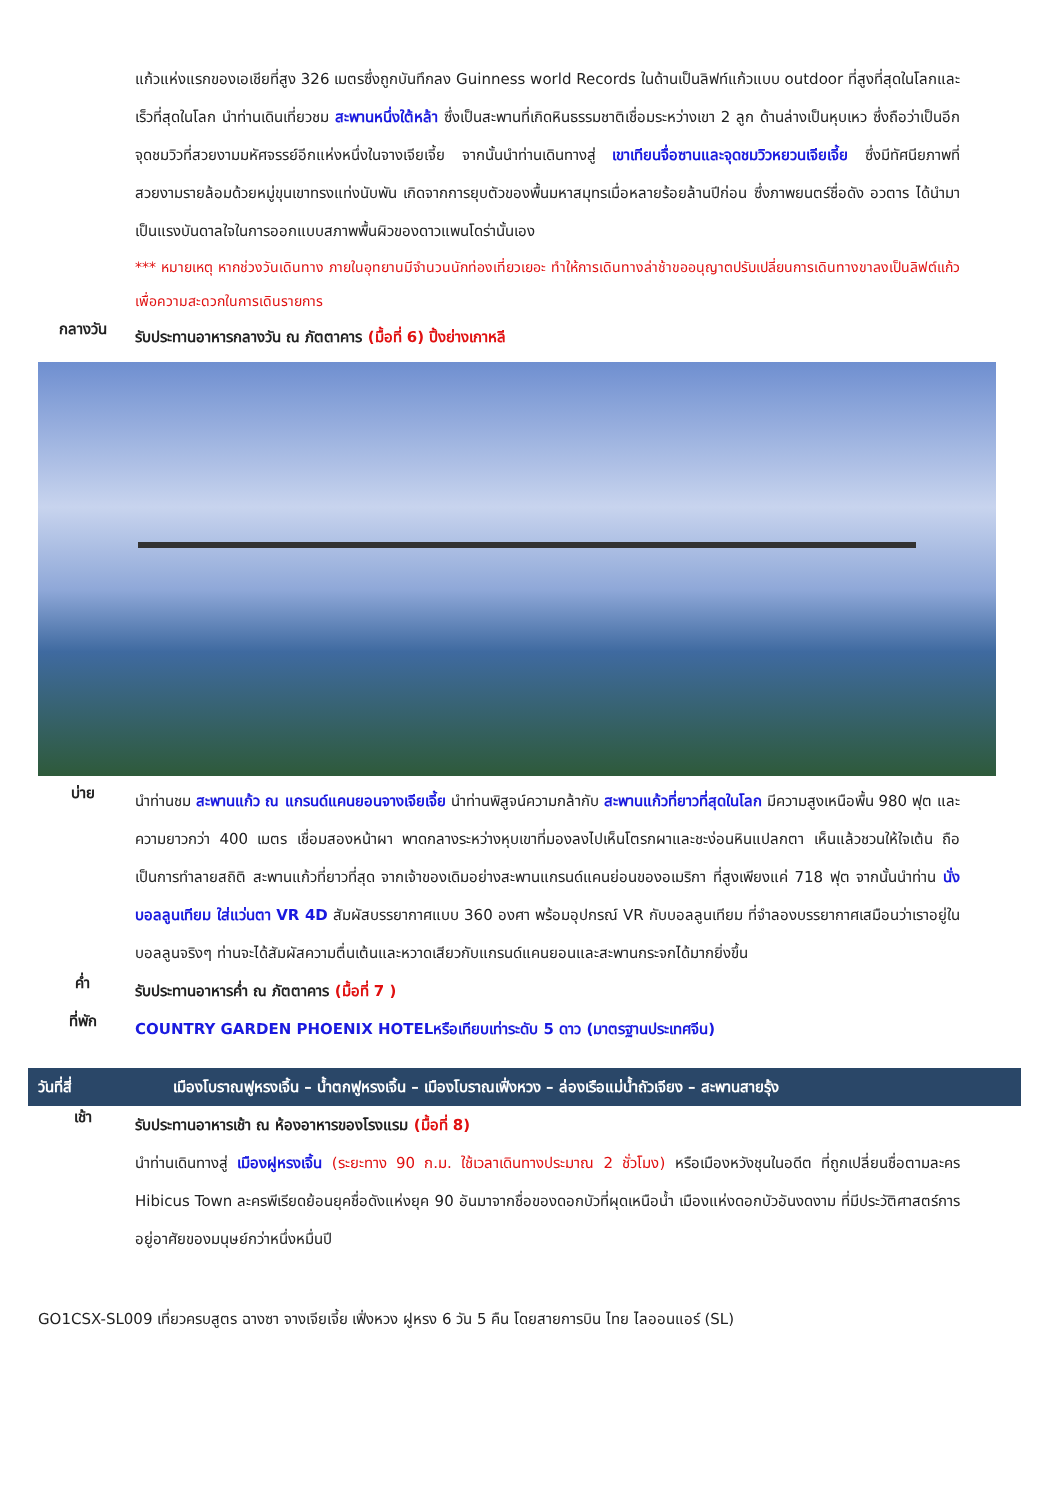แก้วแห่งแรกของเอเชียที่สูง 326 เมตรซึ่งถูกบันทึกลง Guinness world Records ในด้านเป็นลิฟท์แก้วแบบ outdoor ที่สูงที่สุดในโลกและเร็วที่สุดในโลก นำท่านเดินเที่ยวชม สะพานหนึ่งใต้หล้า ซึ่งเป็นสะพานที่เกิดหินธรรมชาติเชื่อมระหว่างเขา 2 ลูก ด้านล่างเป็นหุบเหว ซึ่งถือว่าเป็นอีกจุดชมวิวที่สวยงามมหัศจรรย์อีกแห่งหนึ่งในจางเจียเจี้ย จากนั้นนำท่านเดินทางสู่ เขาเทียนจื่อซานและจุดชมวิวหยวนเจียเจี้ย ซึ่งมีทัศนียภาพที่สวยงามรายล้อมด้วยหมู่ขุนเขาทรงแท่งนับพัน เกิดจากการยุบตัวของพื้นมหาสมุทรเมื่อหลายร้อยล้านปีก่อน ซึ่งภาพยนตร์ชื่อดัง อวตาร ได้นำมาเป็นแรงบันดาลใจในการออกแบบสภาพพื้นผิวของดาวแพนโดร่านั้นเอง
*** หมายเหตุ หากช่วงวันเดินทาง ภายในอุทยานมีจำนวนนักท่องเที่ยวเยอะ ทำให้การเดินทางล่าช้าขออนุญาตปรับเปลี่ยนการเดินทางขาลงเป็นลิฟต์แก้ว เพื่อความสะดวกในการเดินรายการ
กลางวัน
รับประทานอาหารกลางวัน ณ ภัตตาคาร (มื้อที่ 6) ปิ้งย่างเกาหลี
บ่าย
นำท่านชม สะพานแก้ว ณ แกรนด์แคนยอนจางเจียเจี้ย นำท่านพิสูจน์ความกล้ากับ สะพานแก้วที่ยาวที่สุดในโลก มีความสูงเหนือพื้น 980 ฟุต และความยาวกว่า 400 เมตร เชื่อมสองหน้าผา พาดกลางระหว่างหุบเขาที่มองลงไปเห็นโตรกผาและชะง่อนหินแปลกตา เห็นแล้วชวนให้ใจเต้น ถือเป็นการทำลายสถิติ สะพานแก้วที่ยาวที่สุด จากเจ้าของเดิมอย่างสะพานแกรนด์แคนย่อนของอเมริกา ที่สูงเพียงแค่ 718 ฟุต จากนั้นนำท่าน นั่งบอลลูนเทียม ใส่แว่นตา VR 4D สัมผัสบรรยากาศแบบ 360 องศา พร้อมอุปกรณ์ VR กับบอลลูนเทียม ที่จำลองบรรยากาศเสมือนว่าเราอยู่ในบอลลูนจริงๆ ท่านจะได้สัมผัสความตื่นเต้นและหวาดเสียวกับแกรนด์แคนยอนและสะพานกระจกได้มากยิ่งขึ้น
ค่ำ
รับประทานอาหารค่ำ ณ ภัตตาคาร (มื้อที่ 7 )
ที่พัก
COUNTRY GARDEN PHOENIX HOTELหรือเทียบเท่าระดับ 5 ดาว (มาตรฐานประเทศจีน)
วันที่สี่ เมืองโบราณฟูหรงเจิ้น – น้ำตกฟูหรงเจิ้น – เมืองโบราณเฟิ่งหวง – ล่องเรือแม่น้ำถัวเจียง – สะพานสายรุ้ง
เช้า
รับประทานอาหารเช้า ณ ห้องอาหารของโรงแรม (มื้อที่ 8)
นำท่านเดินทางสู่ เมืองฝูหรงเจิ้น (ระยะทาง 90 ก.ม. ใช้เวลาเดินทางประมาณ 2 ชั่วโมง) หรือเมืองหวังชุนในอดีต ที่ถูกเปลี่ยนชื่อตามละคร Hibicus Town ละครพีเรียดย้อนยุคชื่อดังแห่งยุค 90 อันมาจากชื่อของดอกบัวที่ผุดเหนือน้ำ เมืองแห่งดอกบัวอันงดงาม ที่มีประวัติศาสตร์การอยู่อาศัยของมนุษย์กว่าหนึ่งหมื่นปี
GO1CSX-SL009 เที่ยวครบสูตร ฉางซา จางเจียเจี้ย เฟิ่งหวง ฝูหรง 6 วัน 5 คืน โดยสายการบิน ไทย ไลออนแอร์ (SL)